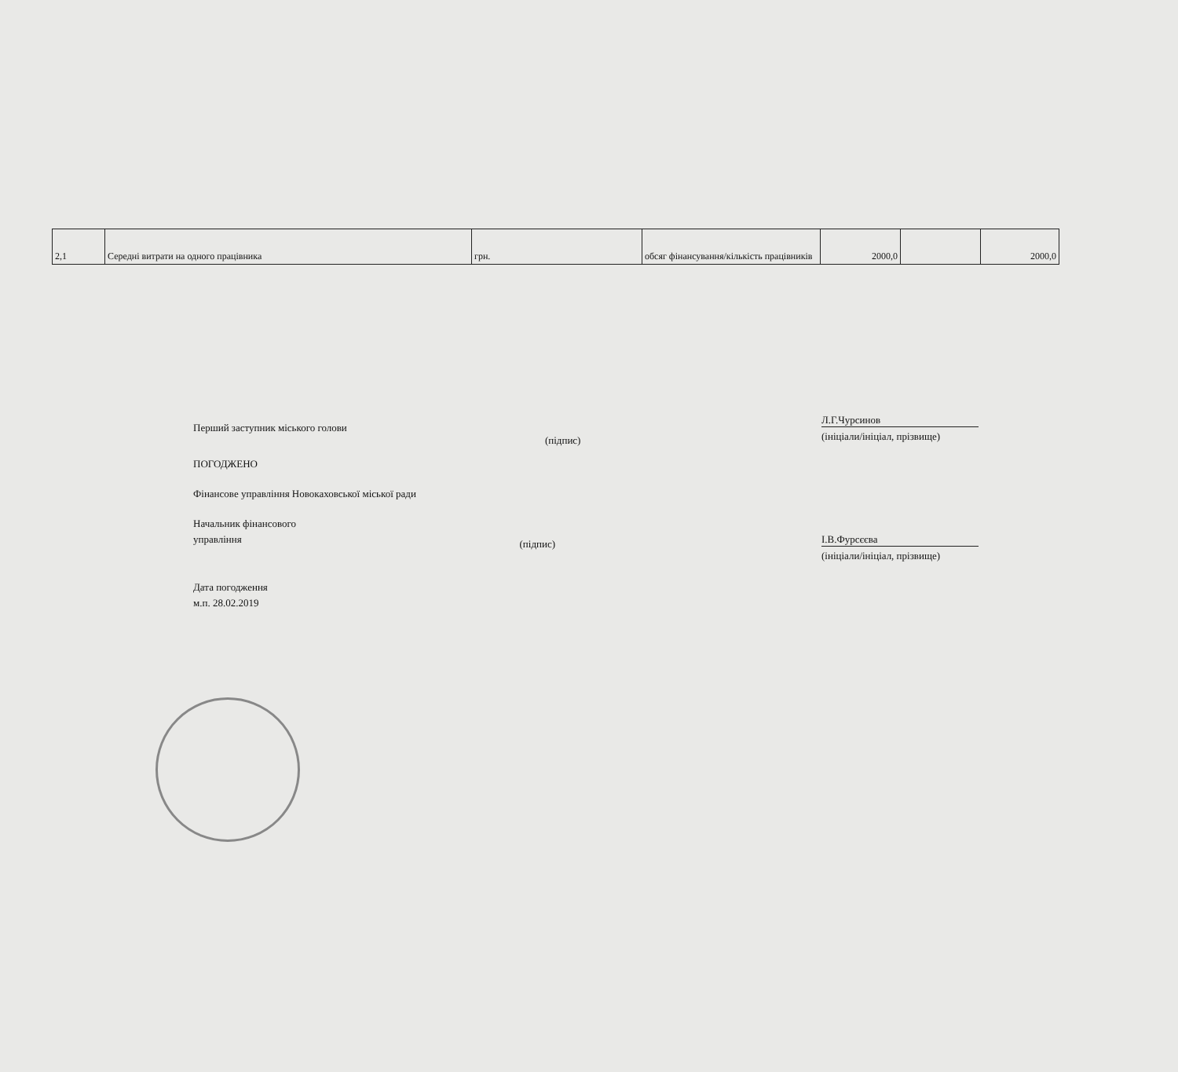| 2,1 | Середні витрати на одного працівника | грн. | обсяг фінансування/кількість працівників | 2000,0 | | 2000,0 |
Перший заступник міського голови
(підпис)
Л.Г.Чурсинов
(ініціали/ініціал, прізвище)
ПОГОДЖЕНО
Фінансове управління Новокаховської міської ради
Начальник фінансового
управління
(підпис)
І.В.Фурсєєва
(ініціали/ініціал, прізвище)
Дата погодження
м.п. 28.02.2019